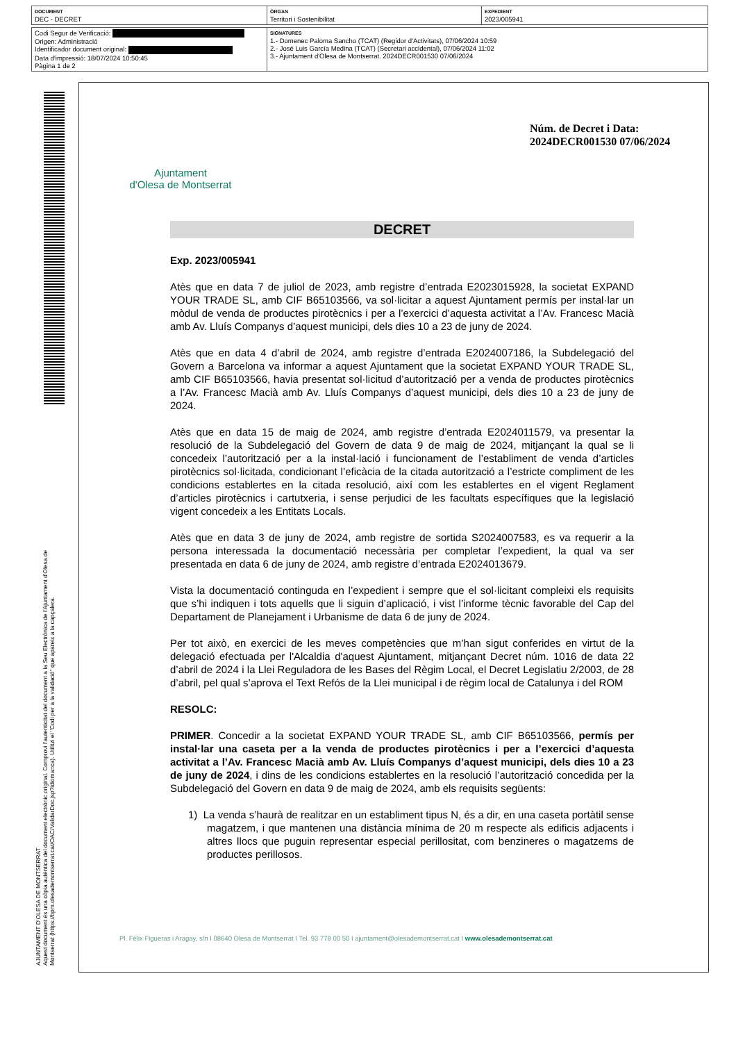| DOCUMENT DEC - DECRET | ÒRGAN Territori i Sostenibilitat | EXPEDIENT 2023/005941 |
| Codi Segur de Verificació: Origen: Administració Identificador document original: Data d'impressió: 18/07/2024 10:50:45 Pàgina 1 de 2 | SIGNATURES 1.- Domenec Paloma Sancho (TCAT) (Regidor d'Activitats), 07/06/2024 10:59 2.- José Luis García Medina (TCAT) (Secretari accidental), 07/06/2024 11:02 3.- Ajuntament d'Olesa de Montserrat. 2024DECR001530 07/06/2024 |
AJUNTAMENT D'OLESA DE MONTSERRAT
Aquest document és una còpia autèntica del document electrònic original. Comprovi l'autenticitat del document a la Seu Electrònica de l'Ajuntament d'Olesa de Montserrat (https://bpm.olesademontserrat.cat/OAC/ValidarDoc.jsp?idioma=ca). Utilitzi el "Codi per a la validació" que apareix a la capçalera.
Ajuntament
d'Olesa de Montserrat
Núm. de Decret i Data:
2024DECR001530 07/06/2024
DECRET
Exp. 2023/005941
Atès que en data 7 de juliol de 2023, amb registre d’entrada E2023015928, la societat EXPAND YOUR TRADE SL, amb CIF B65103566, va sol·licitar a aquest Ajuntament permís per instal·lar un mòdul de venda de productes pirotècnics i per a l’exercici d’aquesta activitat a l’Av. Francesc Macià amb Av. Lluís Companys d’aquest municipi, dels dies 10 a 23 de juny de 2024.
Atès que en data 4 d’abril de 2024, amb registre d’entrada E2024007186, la Subdelegació del Govern a Barcelona va informar a aquest Ajuntament que la societat EXPAND YOUR TRADE SL, amb CIF B65103566, havia presentat sol·licitud d’autorització per a venda de productes pirotècnics a l’Av. Francesc Macià amb Av. Lluís Companys d’aquest municipi, dels dies 10 a 23 de juny de 2024.
Atès que en data 15 de maig de 2024, amb registre d’entrada E2024011579, va presentar la resolució de la Subdelegació del Govern de data 9 de maig de 2024, mitjançant la qual se li concedeix l’autorització per a la instal·lació i funcionament de l’establiment de venda d’articles pirotècnics sol·licitada, condicionant l’eficàcia de la citada autorització a l’estricte compliment de les condicions establertes en la citada resolució, així com les establertes en el vigent Reglament d’articles pirotècnics i cartutxeria, i sense perjudici de les facultats específiques que la legislació vigent concedeix a les Entitats Locals.
Atès que en data 3 de juny de 2024, amb registre de sortida S2024007583, es va requerir a la persona interessada la documentació necessària per completar l’expedient, la qual va ser presentada en data 6 de juny de 2024, amb registre d’entrada E2024013679.
Vista la documentació continguda en l’expedient i sempre que el sol·licitant compleixi els requisits que s’hi indiquen i tots aquells que li siguin d’aplicació, i vist l’informe tècnic favorable del Cap del Departament de Planejament i Urbanisme de data 6 de juny de 2024.
Per tot això, en exercici de les meves competències que m’han sigut conferides en virtut de la delegació efectuada per l'Alcaldia d'aquest Ajuntament, mitjançant Decret núm. 1016 de data 22 d’abril de 2024 i la Llei Reguladora de les Bases del Règim Local, el Decret Legislatiu 2/2003, de 28 d’abril, pel qual s’aprova el Text Refós de la Llei municipal i de règim local de Catalunya i del ROM
RESOLC:
PRIMER. Concedir a la societat EXPAND YOUR TRADE SL, amb CIF B65103566, permís per instal·lar una caseta per a la venda de productes pirotècnics i per a l’exercici d’aquesta activitat a l’Av. Francesc Macià amb Av. Lluís Companys d’aquest municipi, dels dies 10 a 23 de juny de 2024, i dins de les condicions establertes en la resolució l’autorització concedida per la Subdelegació del Govern en data 9 de maig de 2024, amb els requisits següents:
1) La venda s’haurà de realitzar en un establiment tipus N, és a dir, en una caseta portàtil sense magatzem, i que mantenen una distància mínima de 20 m respecte als edificis adjacents i altres llocs que puguin representar especial perillositat, com benzineres o magatzems de productes perillosos.
Pl. Fèlix Figueras i Aragay, s/n I 08640 Olesa de Montserrat I Tel. 93 778 00 50 I ajuntament@olesademontserrat.cat I www.olesademontserrat.cat